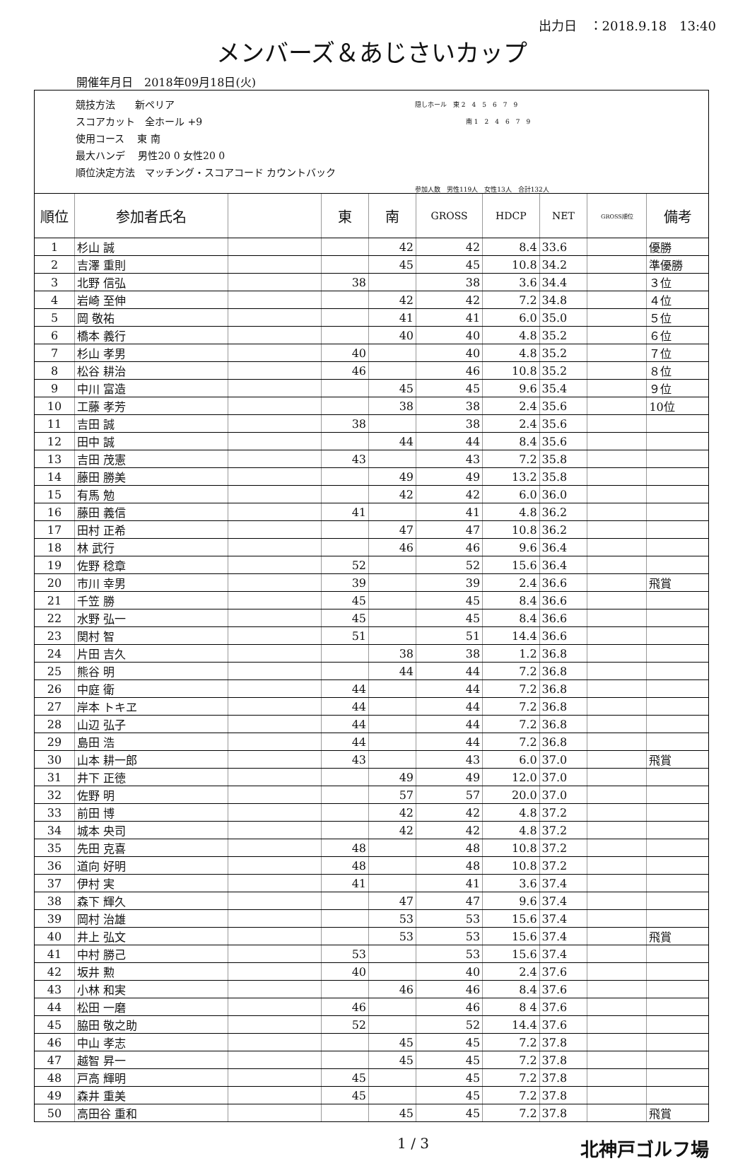出力日　：2018.9.18　13:40
メンバーズ＆あじさいカップ
開催年月日　2018年09月18日(火)
競技方法　　新ペリア
スコアカット　全ホール +9
使用コース　 東 南
最大ハンデ　 男性20 0 女性20 0
順位決定方法　マッチング・スコアコード カウントバック
隠しホール　東 2　4　5　6　7　9
　　　　　　　　南 1　2　4　6　7　9
参加人数　男性119人　女性13人　合計132人
| 順位 | 参加者氏名 | | 東 | 南 | GROSS | HDCP | NET | GROSS順位 | 備考 |
| --- | --- | --- | --- | --- | --- | --- | --- | --- | --- |
| 1 | 杉山 誠 | | | 42 | 42 | 8.4 | 33.6 | | 優勝 |
| 2 | 吉澤 重則 | | | 45 | 45 | 10.8 | 34.2 | | 準優勝 |
| 3 | 北野 信弘 | | 38 | | 38 | 3.6 | 34.4 | | ３位 |
| 4 | 岩崎 至伸 | | | 42 | 42 | 7.2 | 34.8 | | ４位 |
| 5 | 岡 敬祐 | | | 41 | 41 | 6.0 | 35.0 | | ５位 |
| 6 | 橋本 義行 | | | 40 | 40 | 4.8 | 35.2 | | ６位 |
| 7 | 杉山 孝男 | | 40 | | 40 | 4.8 | 35.2 | | ７位 |
| 8 | 松谷 耕治 | | 46 | | 46 | 10.8 | 35.2 | | ８位 |
| 9 | 中川 富造 | | | 45 | 45 | 9.6 | 35.4 | | ９位 |
| 10 | 工藤 孝芳 | | | 38 | 38 | 2.4 | 35.6 | | 10位 |
| 11 | 吉田 誠 | | 38 | | 38 | 2.4 | 35.6 | | |
| 12 | 田中 誠 | | | 44 | 44 | 8.4 | 35.6 | | |
| 13 | 吉田 茂憲 | | 43 | | 43 | 7.2 | 35.8 | | |
| 14 | 藤田 勝美 | | | 49 | 49 | 13.2 | 35.8 | | |
| 15 | 有馬 勉 | | | 42 | 42 | 6.0 | 36.0 | | |
| 16 | 藤田 義信 | | 41 | | 41 | 4.8 | 36.2 | | |
| 17 | 田村 正希 | | | 47 | 47 | 10.8 | 36.2 | | |
| 18 | 林 武行 | | | 46 | 46 | 9.6 | 36.4 | | |
| 19 | 佐野 稔章 | | 52 | | 52 | 15.6 | 36.4 | | |
| 20 | 市川 幸男 | | 39 | | 39 | 2.4 | 36.6 | | 飛賞 |
| 21 | 千笠 勝 | | 45 | | 45 | 8.4 | 36.6 | | |
| 22 | 水野 弘一 | | 45 | | 45 | 8.4 | 36.6 | | |
| 23 | 関村 智 | | 51 | | 51 | 14.4 | 36.6 | | |
| 24 | 片田 吉久 | | | 38 | 38 | 1.2 | 36.8 | | |
| 25 | 熊谷 明 | | | 44 | 44 | 7.2 | 36.8 | | |
| 26 | 中庭 衛 | | 44 | | 44 | 7.2 | 36.8 | | |
| 27 | 岸本 トキヱ | | 44 | | 44 | 7.2 | 36.8 | | |
| 28 | 山辺 弘子 | | 44 | | 44 | 7.2 | 36.8 | | |
| 29 | 島田 浩 | | 44 | | 44 | 7.2 | 36.8 | | |
| 30 | 山本 耕一郎 | | 43 | | 43 | 6.0 | 37.0 | | 飛賞 |
| 31 | 井下 正徳 | | | 49 | 49 | 12.0 | 37.0 | | |
| 32 | 佐野 明 | | | 57 | 57 | 20.0 | 37.0 | | |
| 33 | 前田 博 | | | 42 | 42 | 4.8 | 37.2 | | |
| 34 | 城本 央司 | | | 42 | 42 | 4.8 | 37.2 | | |
| 35 | 先田 克喜 | | 48 | | 48 | 10.8 | 37.2 | | |
| 36 | 道向 好明 | | 48 | | 48 | 10.8 | 37.2 | | |
| 37 | 伊村 実 | | 41 | | 41 | 3.6 | 37.4 | | |
| 38 | 森下 輝久 | | | 47 | 47 | 9.6 | 37.4 | | |
| 39 | 岡村 治雄 | | | 53 | 53 | 15.6 | 37.4 | | |
| 40 | 井上 弘文 | | | 53 | 53 | 15.6 | 37.4 | | 飛賞 |
| 41 | 中村 勝己 | | 53 | | 53 | 15.6 | 37.4 | | |
| 42 | 坂井 勲 | | 40 | | 40 | 2.4 | 37.6 | | |
| 43 | 小林 和実 | | | 46 | 46 | 8.4 | 37.6 | | |
| 44 | 松田 一磨 | | 46 | | 46 | 8 4 | 37.6 | | |
| 45 | 脇田 敬之助 | | 52 | | 52 | 14.4 | 37.6 | | |
| 46 | 中山 孝志 | | | 45 | 45 | 7.2 | 37.8 | | |
| 47 | 越智 昇一 | | | 45 | 45 | 7.2 | 37.8 | | |
| 48 | 戸高 輝明 | | 45 | | 45 | 7.2 | 37.8 | | |
| 49 | 森井 重美 | | 45 | | 45 | 7.2 | 37.8 | | |
| 50 | 高田谷 重和 | | | 45 | 45 | 7.2 | 37.8 | | 飛賞 |
1 / 3 北神戸ゴルフ場